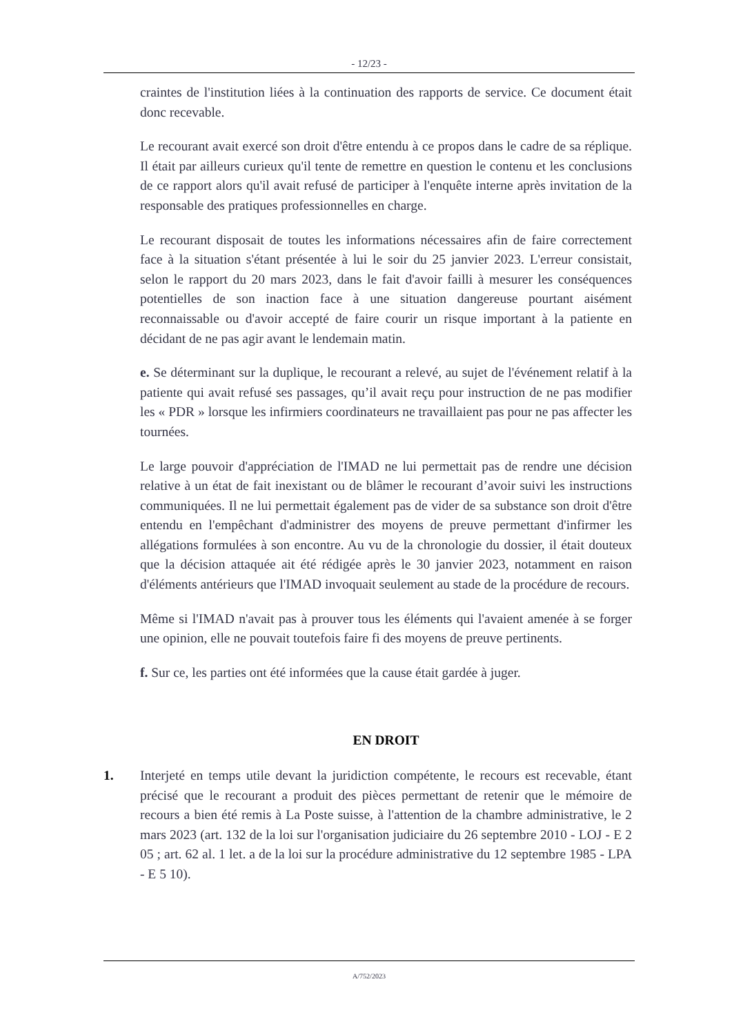- 12/23 -
craintes de l'institution liées à la continuation des rapports de service. Ce document était donc recevable.
Le recourant avait exercé son droit d'être entendu à ce propos dans le cadre de sa réplique. Il était par ailleurs curieux qu'il tente de remettre en question le contenu et les conclusions de ce rapport alors qu'il avait refusé de participer à l'enquête interne après invitation de la responsable des pratiques professionnelles en charge.
Le recourant disposait de toutes les informations nécessaires afin de faire correctement face à la situation s'étant présentée à lui le soir du 25 janvier 2023. L'erreur consistait, selon le rapport du 20 mars 2023, dans le fait d'avoir failli à mesurer les conséquences potentielles de son inaction face à une situation dangereuse pourtant aisément reconnaissable ou d'avoir accepté de faire courir un risque important à la patiente en décidant de ne pas agir avant le lendemain matin.
e. Se déterminant sur la duplique, le recourant a relevé, au sujet de l'événement relatif à la patiente qui avait refusé ses passages, qu’il avait reçu pour instruction de ne pas modifier les « PDR » lorsque les infirmiers coordinateurs ne travaillaient pas pour ne pas affecter les tournées.
Le large pouvoir d'appréciation de l'IMAD ne lui permettait pas de rendre une décision relative à un état de fait inexistant ou de blâmer le recourant d’avoir suivi les instructions communiquées. Il ne lui permettait également pas de vider de sa substance son droit d'être entendu en l'empêchant d'administrer des moyens de preuve permettant d'infirmer les allégations formulées à son encontre. Au vu de la chronologie du dossier, il était douteux que la décision attaquée ait été rédigée après le 30 janvier 2023, notamment en raison d'éléments antérieurs que l'IMAD invoquait seulement au stade de la procédure de recours.
Même si l'IMAD n'avait pas à prouver tous les éléments qui l'avaient amenée à se forger une opinion, elle ne pouvait toutefois faire fi des moyens de preuve pertinents.
f. Sur ce, les parties ont été informées que la cause était gardée à juger.
EN DROIT
1. Interjeté en temps utile devant la juridiction compétente, le recours est recevable, étant précisé que le recourant a produit des pièces permettant de retenir que le mémoire de recours a bien été remis à La Poste suisse, à l'attention de la chambre administrative, le 2 mars 2023 (art. 132 de la loi sur l'organisation judiciaire du 26 septembre 2010 - LOJ - E 2 05 ; art. 62 al. 1 let. a de la loi sur la procédure administrative du 12 septembre 1985 - LPA - E 5 10).
A/752/2023